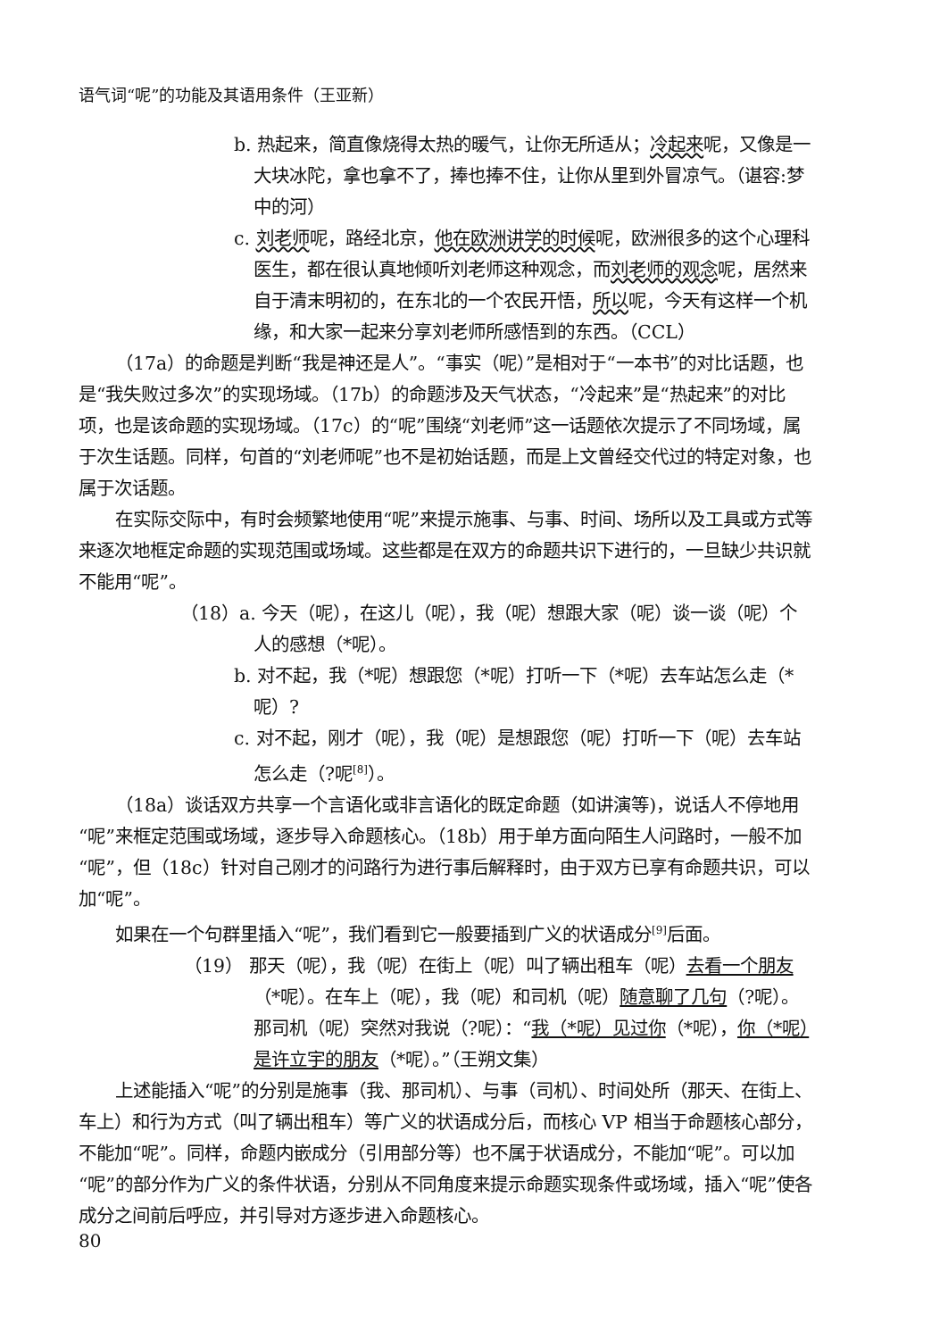语气词“呢”的功能及其语用条件（王亚新）
b. 热起来，简直像烧得太热的暖气，让你无所适从；冷起来呢，又像是一大块冰陀，拿也拿不了，捧也捧不住，让你从里到外冒凉气。（谌容:梦中的河）
c. 刘老师呢，路经北京，他在欧洲讲学的时候呢，欧洲很多的这个心理科医生，都在很认真地倾听刘老师这种观念，而刘老师的观念呢，居然来自于清末明初的，在东北的一个农民开悟，所以呢，今天有这样一个机缘，和大家一起来分享刘老师所感悟到的东西。（CCL）
（17a）的命题是判断“我是神还是人”。“事实（呢）”是相对于“一本书”的对比话题，也是“我失败过多次”的实现场域。（17b）的命题涉及天气状态，“冷起来”是“热起来”的对比项，也是该命题的实现场域。（17c）的“呢”围绕“刘老师”这一话题依次提示了不同场域，属于次生话题。同样，句首的“刘老师呢”也不是初始话题，而是上文曾经交代过的特定对象，也属于次话题。
在实际交际中，有时会频繁地使用“呢”来提示施事、与事、时间、场所以及工具或方式等来逐次地框定命题的实现范围或场域。这些都是在双方的命题共识下进行的，一旦缺少共识就不能用“呢”。
（18）a. 今天（呢），在这儿（呢），我（呢）想跟大家（呢）谈一谈（呢）个人的感想（*呢）。
b. 对不起，我（*呢）想跟您（*呢）打听一下（*呢）去车站怎么走（*呢）?
c. 对不起，刚才（呢），我（呢）是想跟您（呢）打听一下（呢）去车站怎么走（?呢<sup>[8]</sup>）。
（18a）谈话双方共享一个言语化或非言语化的既定命题（如讲演等)，说话人不停地用“呢”来框定范围或场域，逐步导入命题核心。（18b）用于单方面向陌生人问路时，一般不加“呢”，但（18c）针对自己刚才的问路行为进行事后解释时，由于双方已享有命题共识，可以加“呢”。
如果在一个句群里插入“呢”，我们看到它一般要插到广义的状语成分<sup>[9]</sup>后面。
（19） 那天（呢），我（呢）在街上（呢）叫了辆出租车（呢）去看一个朋友（*呢）。在车上（呢），我（呢）和司机（呢）随意聊了几句（?呢）。那司机（呢）突然对我说（?呢）：“我（*呢）见过你（*呢），你（*呢）是许立宇的朋友（*呢）。”（王朔文集）
上述能插入“呢”的分别是施事（我、那司机）、与事（司机）、时间处所（那天、在街上、车上）和行为方式（叫了辆出租车）等广义的状语成分后，而核心 VP 相当于命题核心部分，不能加“呢”。同样，命题内嵌成分（引用部分等）也不属于状语成分，不能加“呢”。可以加“呢”的部分作为广义的条件状语，分别从不同角度来提示命题实现条件或场域，插入“呢”使各成分之间前后呼应，并引导对方逐步进入命题核心。
80